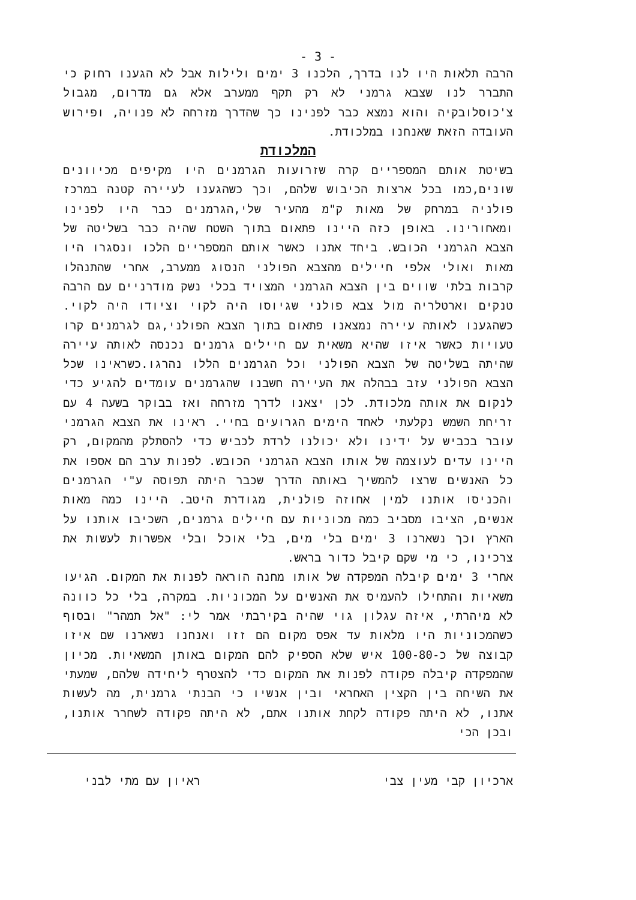- 3 -
הרבה תלאות היו לנו בדרך, הלכנו 3 ימים ולילות אבל לא הגענו רחוק כי התברר לנו שצבא גרמני לא רק תקף ממערב אלא גם מדרום, מגבול צ'כוסלובקיה והוא נמצא כבר לפנינו כך שהדרך מזרחה לא פנויה, ופירוש העובדה הזאת שאנחנו במלכודת.
המלכודת
בשיטת אותם המספריים קרה שזרועות הגרמנים היו מקיפים מכיוונים שונים,כמו בכל ארצות הכיבוש שלהם, וכך כשהגענו לעיירה קטנה במרכז פולניה במרחק של מאות ק"מ מהעיר שלי,הגרמנים כבר היו לפנינו ומאחורינו. באופן כזה היינו פתאום בתוך השטח שהיה כבר בשליטה של הצבא הגרמני הכובש. ביחד אתנו כאשר אותם המספריים הלכו ונסגרו היו מאות ואולי אלפי חיילים מהצבא הפולני הנסוג ממערב, אחרי שהתנהלו קרבות בלתי שווים בין הצבא הגרמני המצויד בכלי נשק מודרניים עם הרבה טנקים וארטלריה מול צבא פולני שגיוסו היה לקוי וציודו היה לקוי. כשהגענו לאותה עיירה נמצאנו פתאום בתוך הצבא הפולני,גם לגרמנים קרו טעויות כאשר איזו שהיא משאית עם חיילים גרמנים נכנסה לאותה עיירה שהיתה בשליטה של הצבא הפולני וכל הגרמנים הללו נהרגו.כשראינו שכל הצבא הפולני עזב בבהלה את העיירה חשבנו שהגרמנים עומדים להגיע כדי לנקום את אותה מלכודת. לכן יצאנו לדרך מזרחה ואז בבוקר בשעה 4 עם זריחת השמש נקלעתי לאחד הימים הגרועים בחיי. ראינו את הצבא הגרמני עובר בכביש על ידינו ולא יכולנו לרדת לכביש כדי להסתלק מהמקום, רק היינו עדים לעוצמה של אותו הצבא הגרמני הכובש. לפנות ערב הם אספו את כל האנשים שרצו להמשיך באותה הדרך שכבר היתה תפוסה ע"י הגרמנים והכניסו אותנו למין אחוזה פולנית, מגודרת היטב. היינו כמה מאות אנשים, הציבו מסביב כמה מכוניות עם חיילים גרמנים, השכיבו אותנו על הארץ וכך נשארנו 3 ימים בלי מים, בלי אוכל ובלי אפשרות לעשות את צרכינו, כי מי שקם קיבל כדור בראש.
אחרי 3 ימים קיבלה המפקדה של אותו מחנה הוראה לפנות את המקום. הגיעו משאיות והתחילו להעמיס את האנשים על המכוניות. במקרה, בלי כל כוונה לא מיהרתי, איזה עגלון גוי שהיה בקירבתי אמר לי: "אל תמהר" ובסוף כשהמכוניות היו מלאות עד אפס מקום הם זזו ואנחנו נשארנו שם איזו קבוצה של כ-100-80 איש שלא הספיק להם המקום באותן המשאיות. מכיון שהמפקדה קיבלה פקודה לפנות את המקום כדי להצטרף ליחידה שלהם, שמעתי את השיחה בין הקצין האחראי ובין אנשיו כי הבנתי גרמנית, מה לעשות אתנו, לא היתה פקודה לקחת אותנו אתם, לא היתה פקודה לשחרר אותנו, ובכן הכי
ארכיון קבי מעין צבי ראיון עם מתי לבני